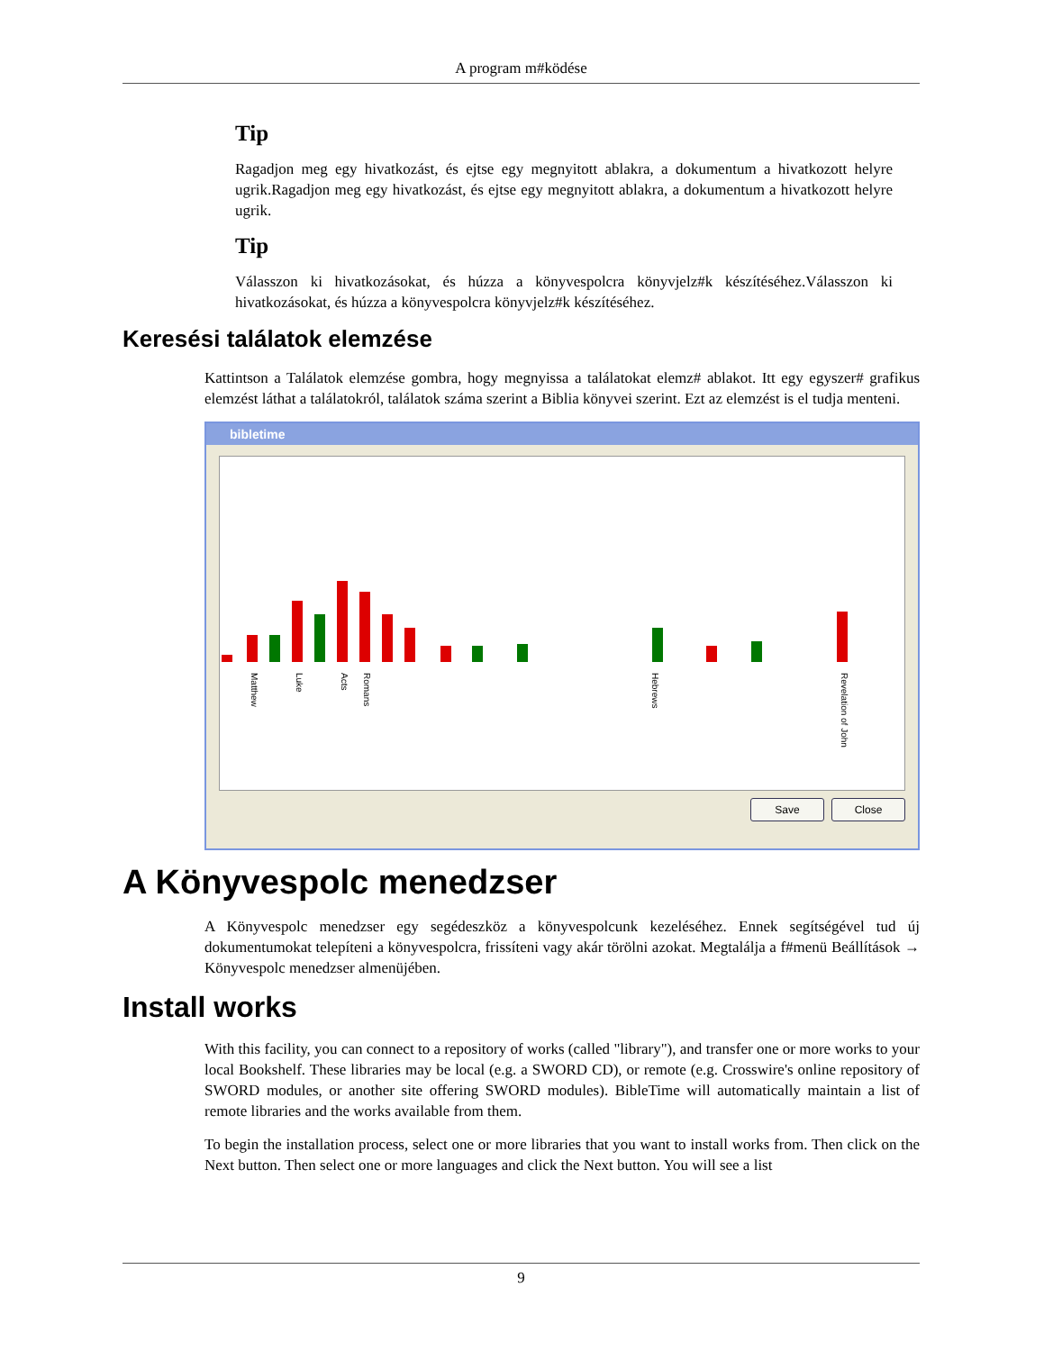A program m#ködése
Tip
Ragadjon meg egy hivatkozást, és ejtse egy megnyitott ablakra, a dokumentum a hivatkozott helyre ugrik.Ragadjon meg egy hivatkozást, és ejtse egy megnyitott ablakra, a dokumentum a hivatkozott helyre ugrik.
Tip
Válasszon ki hivatkozásokat, és húzza a könyvespolcra könyvjelz#k készítéséhez.Válasszon ki hivatkozásokat, és húzza a könyvespolcra könyvjelz#k készítéséhez.
Keresési találatok elemzése
Kattintson a Találatok elemzése gombra, hogy megnyissa a találatokat elemz# ablakot. Itt egy egyszer# grafikus elemzést láthat a találatokról, találatok száma szerint a Biblia könyvei szerint. Ezt az elemzést is el tudja menteni.
bibletime
Matthew
Luke
Acts
Romans
Hebrews
Revelation of John
Save Close
A Könyvespolc menedzser
A Könyvespolc menedzser egy segédeszköz a könyvespolcunk kezeléséhez. Ennek segítségével tud új dokumentumokat telepíteni a könyvespolcra, frissíteni vagy akár törölni azokat. Megtalálja a f#menü Beállítások → Könyvespolc menedzser almenüjében.
Install works
With this facility, you can connect to a repository of works (called "library"), and transfer one or more works to your local Bookshelf. These libraries may be local (e.g. a SWORD CD), or remote (e.g. Crosswire's online repository of SWORD modules, or another site offering SWORD modules). BibleTime will automatically maintain a list of remote libraries and the works available from them.
To begin the installation process, select one or more libraries that you want to install works from. Then click on the Next button. Then select one or more languages and click the Next button. You will see a list
9